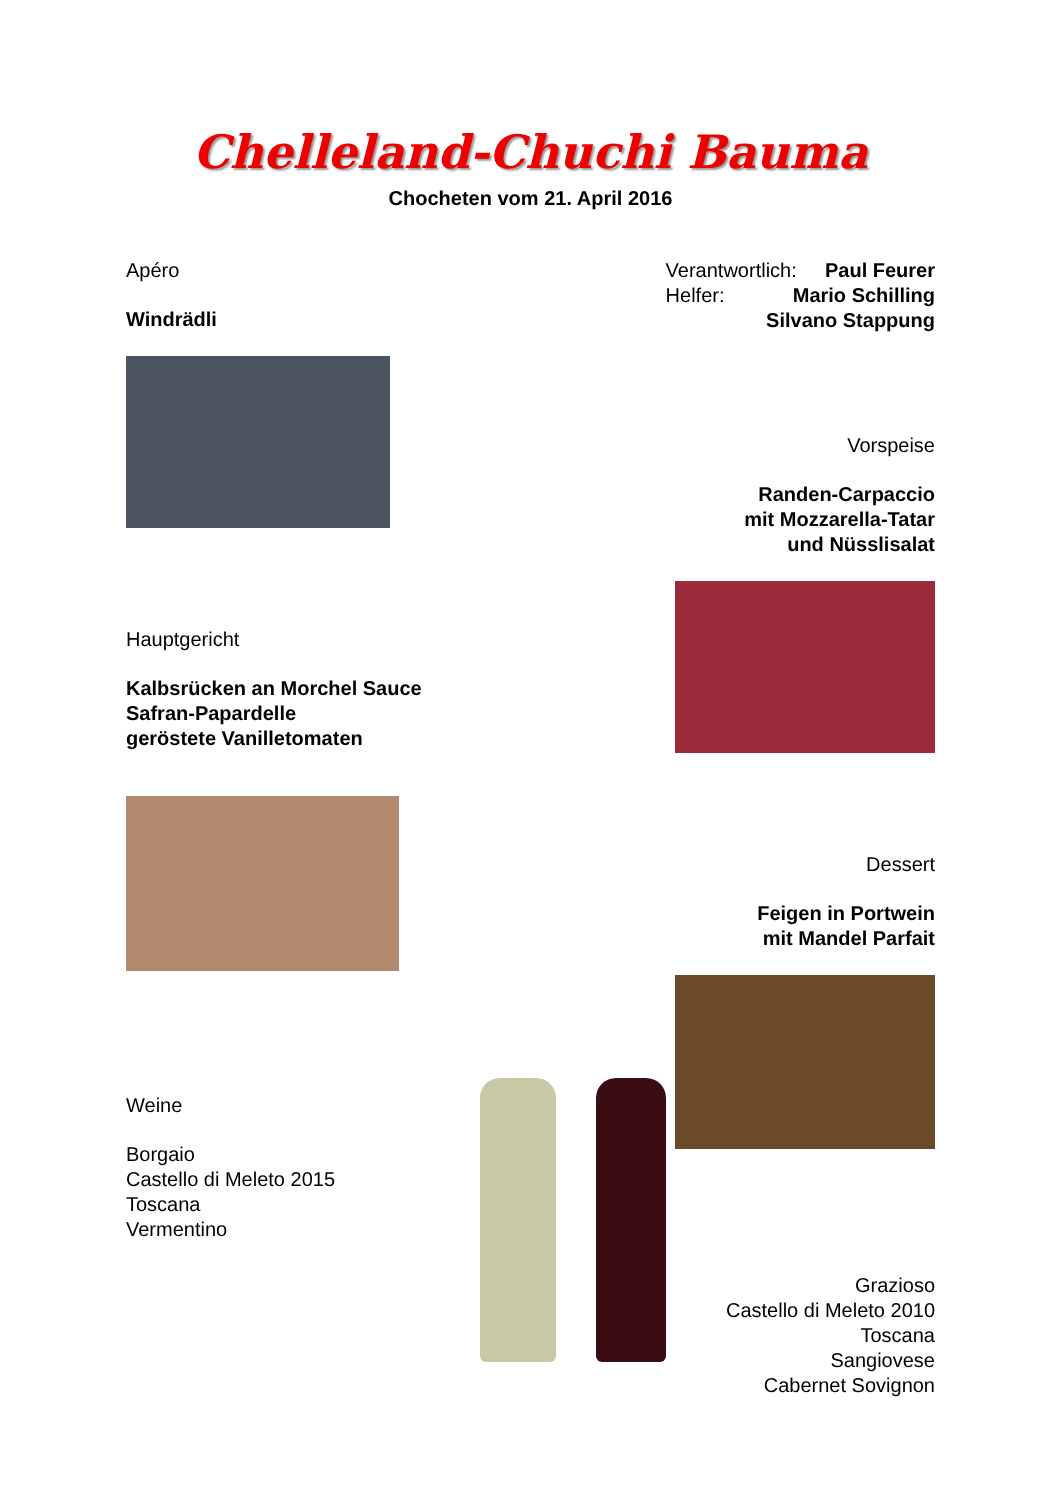Chelleland-Chuchi Bauma
Chocheten vom 21. April 2016
Apéro
Windrädli
Hauptgericht
Kalbsrücken an Morchel Sauce
Safran-Papardelle
geröstete Vanilletomaten
Weine
Borgaio
Castello di Meleto 2015
Toscana
Vermentino
Verantwortlich: Paul Feurer
Helfer: Mario Schilling
Silvano Stappung
Vorspeise
Randen-Carpaccio
mit Mozzarella-Tatar
und Nüsslisalat
Dessert
Feigen in Portwein
mit Mandel Parfait
Grazioso
Castello di Meleto 2010
Toscana
Sangiovese
Cabernet Sovignon